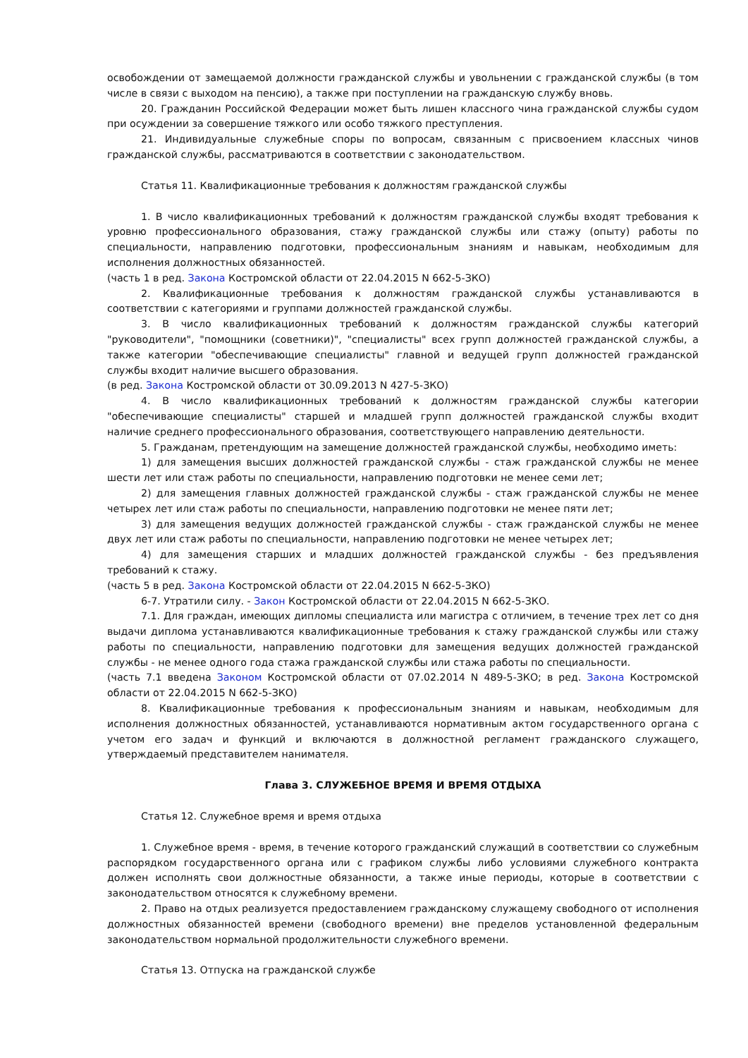освобождении от замещаемой должности гражданской службы и увольнении с гражданской службы (в том числе в связи с выходом на пенсию), а также при поступлении на гражданскую службу вновь.
20. Гражданин Российской Федерации может быть лишен классного чина гражданской службы судом при осуждении за совершение тяжкого или особо тяжкого преступления.
21. Индивидуальные служебные споры по вопросам, связанным с присвоением классных чинов гражданской службы, рассматриваются в соответствии с законодательством.
Статья 11. Квалификационные требования к должностям гражданской службы
1. В число квалификационных требований к должностям гражданской службы входят требования к уровню профессионального образования, стажу гражданской службы или стажу (опыту) работы по специальности, направлению подготовки, профессиональным знаниям и навыкам, необходимым для исполнения должностных обязанностей.
(часть 1 в ред. Закона Костромской области от 22.04.2015 N 662-5-ЗКО)
2. Квалификационные требования к должностям гражданской службы устанавливаются в соответствии с категориями и группами должностей гражданской службы.
3. В число квалификационных требований к должностям гражданской службы категорий "руководители", "помощники (советники)", "специалисты" всех групп должностей гражданской службы, а также категории "обеспечивающие специалисты" главной и ведущей групп должностей гражданской службы входит наличие высшего образования.
(в ред. Закона Костромской области от 30.09.2013 N 427-5-ЗКО)
4. В число квалификационных требований к должностям гражданской службы категории "обеспечивающие специалисты" старшей и младшей групп должностей гражданской службы входит наличие среднего профессионального образования, соответствующего направлению деятельности.
5. Гражданам, претендующим на замещение должностей гражданской службы, необходимо иметь:
1) для замещения высших должностей гражданской службы - стаж гражданской службы не менее шести лет или стаж работы по специальности, направлению подготовки не менее семи лет;
2) для замещения главных должностей гражданской службы - стаж гражданской службы не менее четырех лет или стаж работы по специальности, направлению подготовки не менее пяти лет;
3) для замещения ведущих должностей гражданской службы - стаж гражданской службы не менее двух лет или стаж работы по специальности, направлению подготовки не менее четырех лет;
4) для замещения старших и младших должностей гражданской службы - без предъявления требований к стажу.
(часть 5 в ред. Закона Костромской области от 22.04.2015 N 662-5-ЗКО)
6-7. Утратили силу. - Закон Костромской области от 22.04.2015 N 662-5-ЗКО.
7.1. Для граждан, имеющих дипломы специалиста или магистра с отличием, в течение трех лет со дня выдачи диплома устанавливаются квалификационные требования к стажу гражданской службы или стажу работы по специальности, направлению подготовки для замещения ведущих должностей гражданской службы - не менее одного года стажа гражданской службы или стажа работы по специальности.
(часть 7.1 введена Законом Костромской области от 07.02.2014 N 489-5-ЗКО; в ред. Закона Костромской области от 22.04.2015 N 662-5-ЗКО)
8. Квалификационные требования к профессиональным знаниям и навыкам, необходимым для исполнения должностных обязанностей, устанавливаются нормативным актом государственного органа с учетом его задач и функций и включаются в должностной регламент гражданского служащего, утверждаемый представителем нанимателя.
Глава 3. СЛУЖЕБНОЕ ВРЕМЯ И ВРЕМЯ ОТДЫХА
Статья 12. Служебное время и время отдыха
1. Служебное время - время, в течение которого гражданский служащий в соответствии со служебным распорядком государственного органа или с графиком службы либо условиями служебного контракта должен исполнять свои должностные обязанности, а также иные периоды, которые в соответствии с законодательством относятся к служебному времени.
2. Право на отдых реализуется предоставлением гражданскому служащему свободного от исполнения должностных обязанностей времени (свободного времени) вне пределов установленной федеральным законодательством нормальной продолжительности служебного времени.
Статья 13. Отпуска на гражданской службе